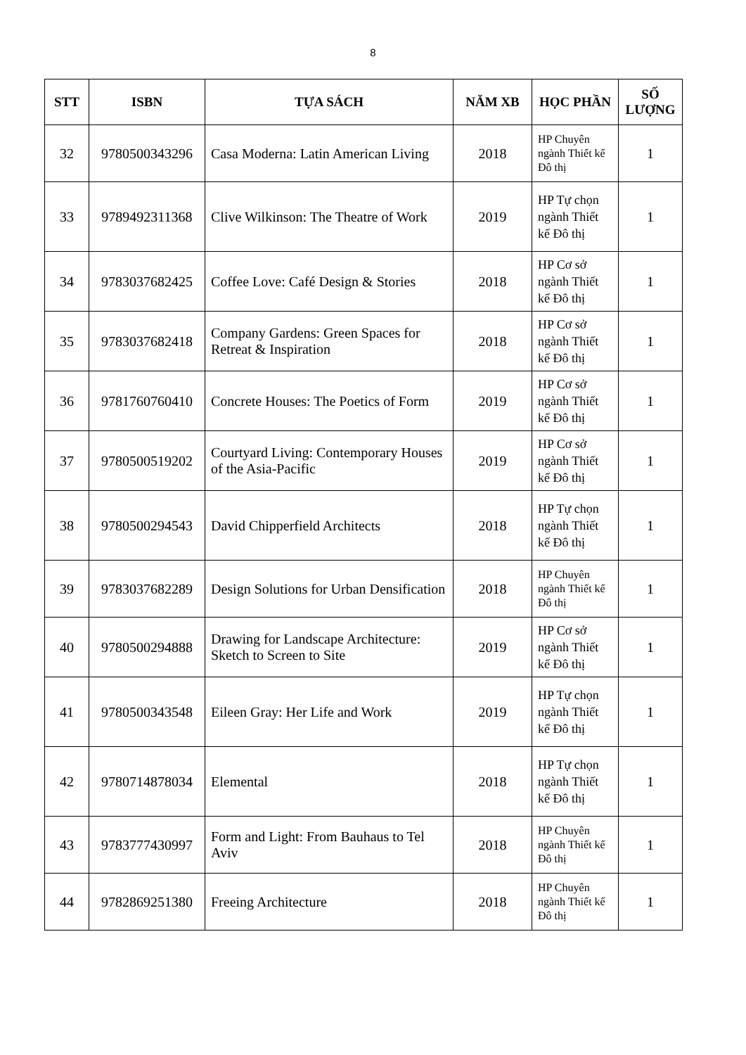8
| STT | ISBN | TỰA SÁCH | NĂM XB | HỌC PHẦN | SỐ LƯỢNG |
| --- | --- | --- | --- | --- | --- |
| 32 | 9780500343296 | Casa Moderna: Latin American Living | 2018 | HP Chuyên ngành Thiết kế Đô thị | 1 |
| 33 | 9789492311368 | Clive Wilkinson: The Theatre of Work | 2019 | HP Tự chọn ngành Thiết kế Đô thị | 1 |
| 34 | 9783037682425 | Coffee Love: Café Design & Stories | 2018 | HP Cơ sở ngành Thiết kế Đô thị | 1 |
| 35 | 9783037682418 | Company Gardens: Green Spaces for Retreat & Inspiration | 2018 | HP Cơ sở ngành Thiết kế Đô thị | 1 |
| 36 | 9781760760410 | Concrete Houses: The Poetics of Form | 2019 | HP Cơ sở ngành Thiết kế Đô thị | 1 |
| 37 | 9780500519202 | Courtyard Living: Contemporary Houses of the Asia-Pacific | 2019 | HP Cơ sở ngành Thiết kế Đô thị | 1 |
| 38 | 9780500294543 | David Chipperfield Architects | 2018 | HP Tự chọn ngành Thiết kế Đô thị | 1 |
| 39 | 9783037682289 | Design Solutions for Urban Densification | 2018 | HP Chuyên ngành Thiết kế Đô thị | 1 |
| 40 | 9780500294888 | Drawing for Landscape Architecture: Sketch to Screen to Site | 2019 | HP Cơ sở ngành Thiết kế Đô thị | 1 |
| 41 | 9780500343548 | Eileen Gray: Her Life and Work | 2019 | HP Tự chọn ngành Thiết kế Đô thị | 1 |
| 42 | 9780714878034 | Elemental | 2018 | HP Tự chọn ngành Thiết kế Đô thị | 1 |
| 43 | 9783777430997 | Form and Light: From Bauhaus to Tel Aviv | 2018 | HP Chuyên ngành Thiết kế Đô thị | 1 |
| 44 | 9782869251380 | Freeing Architecture | 2018 | HP Chuyên ngành Thiết kế Đô thị | 1 |